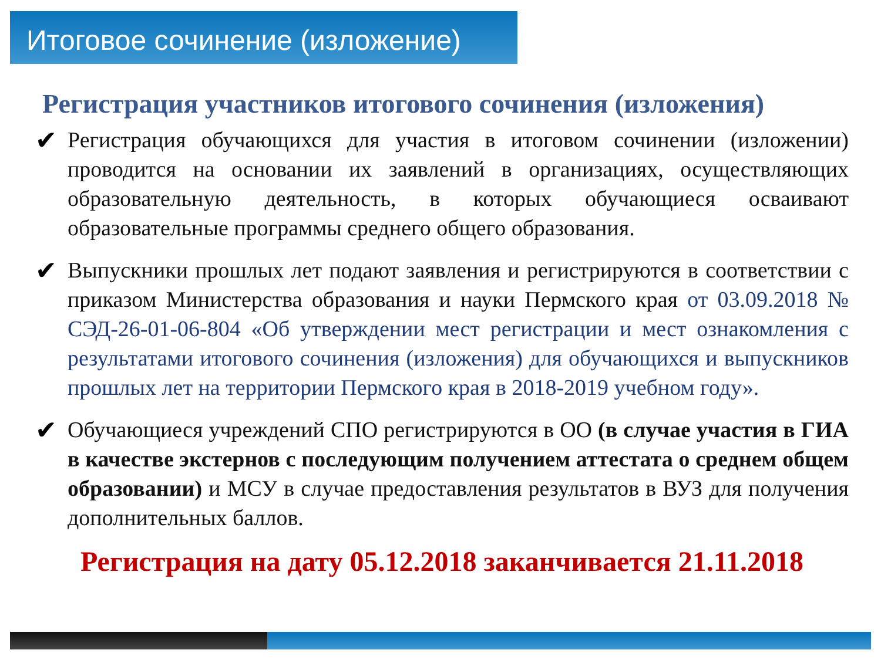Итоговое сочинение (изложение)
Регистрация участников итогового сочинения (изложения)
✔
Регистрация обучающихся для участия в итоговом сочинении (изложении) проводится на основании их заявлений в организациях, осуществляющих образовательную деятельность, в которых обучающиеся осваивают образовательные программы среднего общего образования.
✔
Выпускники прошлых лет подают заявления и регистрируются в соответствии с приказом Министерства образования и науки Пермского края от 03.09.2018 № СЭД-26-01-06-804 «Об утверждении мест регистрации и мест ознакомления с результатами итогового сочинения (изложения) для обучающихся и выпускников прошлых лет на территории Пермского края в 2018-2019 учебном году».
✔
Обучающиеся учреждений СПО регистрируются в ОО (в случае участия в ГИА в качестве экстернов с последующим получением аттестата о среднем общем образовании) и МСУ в случае предоставления результатов в ВУЗ для получения дополнительных баллов.
Регистрация на дату 05.12.2018 заканчивается 21.11.2018